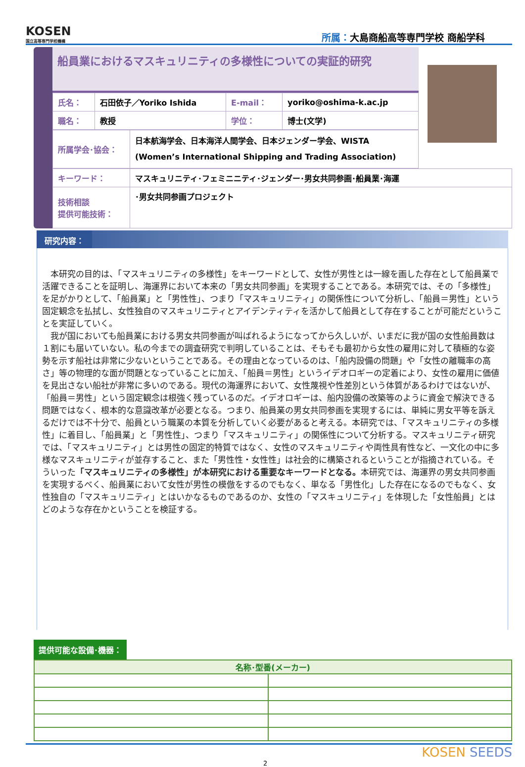KOSEN
国立高等専門学校機構
所属：大島商船高等専門学校 商船学科
船員業におけるマスキュリニティの多様性についての実証的研究
| 氏名： | 石田依子／Yoriko Ishida | E-mail： | yoriko@oshima-k.ac.jp |
| 職名： | 教授 | 学位： | 博士(文学) |
| 所属学会･協会： | 日本航海学会、日本海洋人間学会、日本ジェンダー学会、WISTA (Women’s International Shipping and Trading Association) |
| キーワード： | マスキュリニティ･フェミニニティ･ジェンダー･男女共同参画･船員業･海運 |
| 技術相談 提供可能技術： | ･男女共同参画プロジェクト |
研究内容：
　本研究の目的は、「マスキュリニティの多様性」をキーワードとして、女性が男性とは一線を画した存在として船員業で活躍できることを証明し、海運界において本来の「男女共同参画」を実現することである。本研究では、その「多様性」を足がかりとして、「船員業」と「男性性」、つまり「マスキュリニティ」の関係性について分析し、「船員＝男性」という固定観念を払拭し、女性独自のマスキュリニティとアイデンティティを活かして船員として存在することが可能だということを実証していく。
　我が国においても船員業における男女共同参画が叫ばれるようになってから久しいが、いまだに我が国の女性船員数は１割にも届いていない。私の今までの調査研究で判明していることは、そもそも最初から女性の雇用に対して積極的な姿勢を示す船社は非常に少ないということである。その理由となっているのは、「船内設備の問題」や「女性の離職率の高さ」等の物理的な面が問題となっていることに加え、「船員＝男性」というイデオロギーの定着により、女性の雇用に価値を見出さない船社が非常に多いのである。現代の海運界において、女性蔑視や性差別という体質があるわけではないが、「船員＝男性」という固定観念は根強く残っているのだ。イデオロギーは、船内設備の改築等のように資金で解決できる問題ではなく、根本的な意識改革が必要となる。つまり、船員業の男女共同参画を実現するには、単純に男女平等を訴えるだけでは不十分で、船員という職業の本質を分析していく必要があると考える。本研究では、「マスキュリニティの多様性」に着目し、「船員業」と「男性性」、つまり「マスキュリニティ」の関係性について分析する。マスキュリニティ研究では、「マスキュリニティ」とは男性の固定的特質ではなく、女性のマスキュリニティや両性具有性など、一文化の中に多様なマスキュリニティが並存すること、また「男性性・女性性」は社会的に構築されるということが指摘されている。そういった「マスキュリニティの多様性」が本研究における重要なキーワードとなる。本研究では、海運界の男女共同参画を実現するべく、船員業において女性が男性の模倣をするのでもなく、単なる「男性化」した存在になるのでもなく、女性独自の「マスキュリニティ」とはいかなるものであるのか、女性の「マスキュリニティ」を体現した「女性船員」とはどのような存在かということを検証する。
提供可能な設備･機器：
| 名称･型番(メーカー) | |
| --- | --- |
2 KOSEN SEEDS